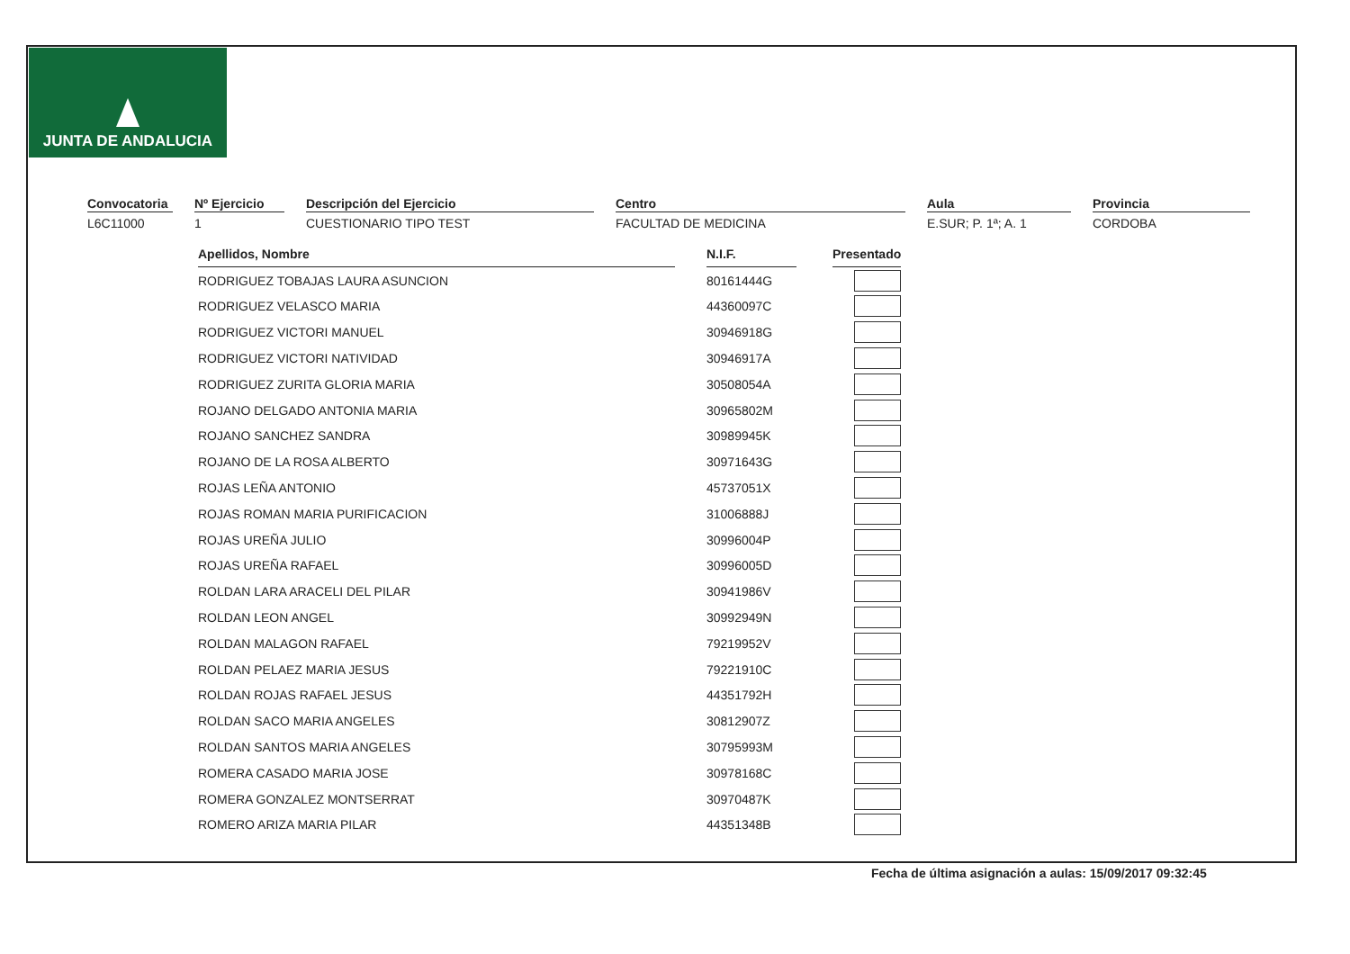JUNTA DE ANDALUCIA
Convocatoria
L6C11000
Nº Ejercicio
1
Descripción del Ejercicio
CUESTIONARIO TIPO TEST
Centro
FACULTAD DE MEDICINA
Aula
E.SUR; P. 1ª; A. 1
Provincia
CORDOBA
| Apellidos, Nombre | | N.I.F. | | Presentado |
| RODRIGUEZ TOBAJAS LAURA ASUNCION | | 80161444G | | |
| RODRIGUEZ VELASCO MARIA | | 44360097C | | |
| RODRIGUEZ VICTORI MANUEL | | 30946918G | | |
| RODRIGUEZ VICTORI NATIVIDAD | | 30946917A | | |
| RODRIGUEZ ZURITA GLORIA MARIA | | 30508054A | | |
| ROJANO DELGADO ANTONIA MARIA | | 30965802M | | |
| ROJANO SANCHEZ SANDRA | | 30989945K | | |
| ROJANO DE LA ROSA ALBERTO | | 30971643G | | |
| ROJAS LEÑA ANTONIO | | 45737051X | | |
| ROJAS ROMAN MARIA PURIFICACION | | 31006888J | | |
| ROJAS UREÑA JULIO | | 30996004P | | |
| ROJAS UREÑA RAFAEL | | 30996005D | | |
| ROLDAN LARA ARACELI DEL PILAR | | 30941986V | | |
| ROLDAN LEON ANGEL | | 30992949N | | |
| ROLDAN MALAGON RAFAEL | | 79219952V | | |
| ROLDAN PELAEZ MARIA JESUS | | 79221910C | | |
| ROLDAN ROJAS RAFAEL JESUS | | 44351792H | | |
| ROLDAN SACO MARIA ANGELES | | 30812907Z | | |
| ROLDAN SANTOS MARIA ANGELES | | 30795993M | | |
| ROMERA CASADO MARIA JOSE | | 30978168C | | |
| ROMERA GONZALEZ MONTSERRAT | | 30970487K | | |
| ROMERO ARIZA MARIA PILAR | | 44351348B | | |
Fecha de última asignación a aulas: 15/09/2017 09:32:45